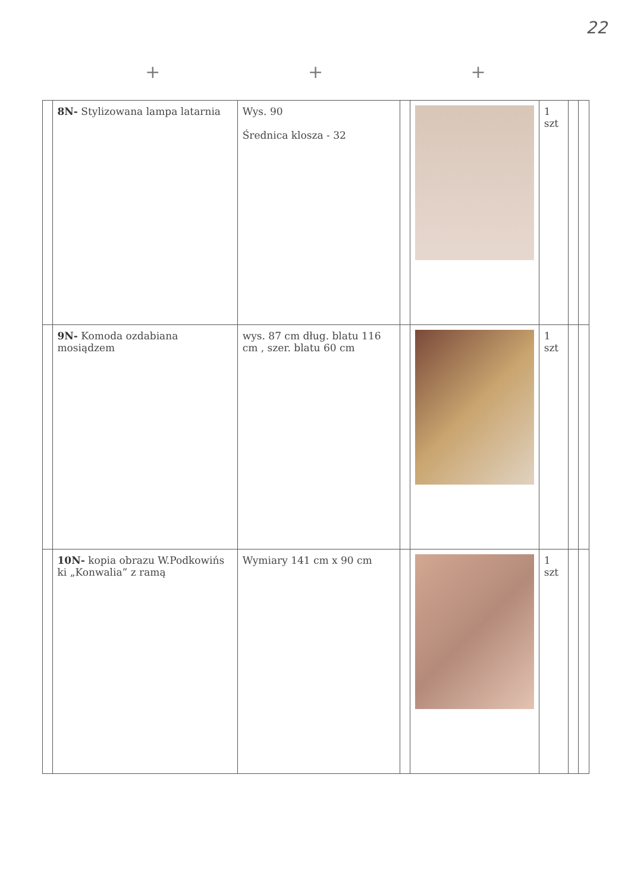22
+ + +
| | 8N- Stylizowana lampa latarnia | Wys. 90 Średnica klosza - 32 | | | 1 szt | | |
| | 9N- Komoda ozdabiana mosiądzem | wys. 87 cm dług. blatu 116 cm , szer. blatu 60 cm | | | 1 szt | | |
| | 10N- kopia obrazu W.Podkowińs ki „Konwalia” z ramą | Wymiary 141 cm x 90 cm | | | 1 szt | | |